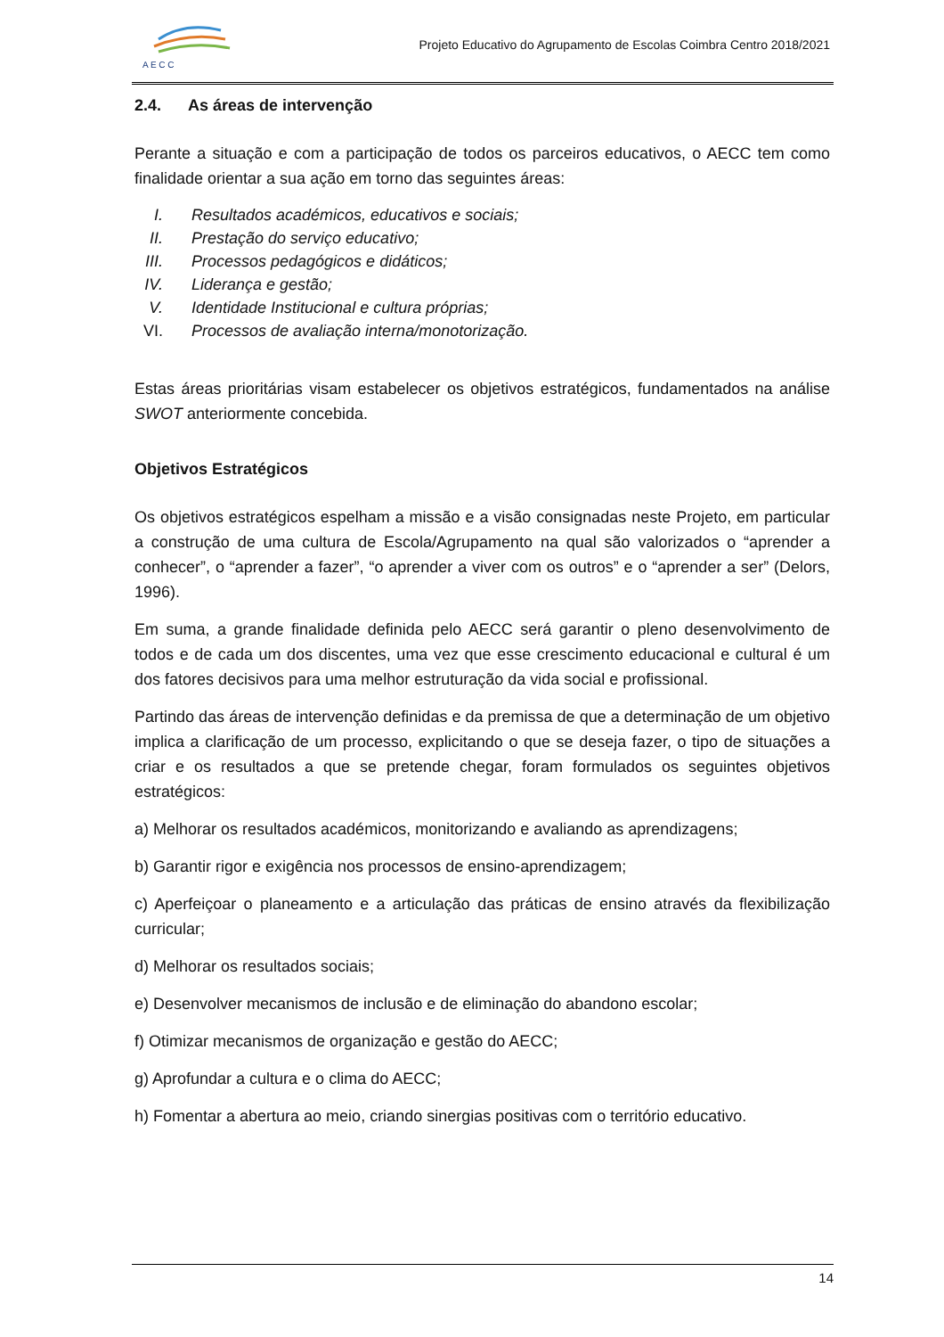A E C C
Projeto Educativo do Agrupamento de Escolas Coimbra Centro 2018/2021
2.4. As áreas de intervenção
Perante a situação e com a participação de todos os parceiros educativos, o AECC tem como finalidade orientar a sua ação em torno das seguintes áreas:
I. Resultados académicos, educativos e sociais;
II. Prestação do serviço educativo;
III. Processos pedagógicos e didáticos;
IV. Liderança e gestão;
V. Identidade Institucional e cultura próprias;
VI. Processos de avaliação interna/monotorização.
Estas áreas prioritárias visam estabelecer os objetivos estratégicos, fundamentados na análise SWOT anteriormente concebida.
Objetivos Estratégicos
Os objetivos estratégicos espelham a missão e a visão consignadas neste Projeto, em particular a construção de uma cultura de Escola/Agrupamento na qual são valorizados o “aprender a conhecer”, o “aprender a fazer”, “o aprender a viver com os outros” e o “aprender a ser” (Delors, 1996).
Em suma, a grande finalidade definida pelo AECC será garantir o pleno desenvolvimento de todos e de cada um dos discentes, uma vez que esse crescimento educacional e cultural é um dos fatores decisivos para uma melhor estruturação da vida social e profissional.
Partindo das áreas de intervenção definidas e da premissa de que a determinação de um objetivo implica a clarificação de um processo, explicitando o que se deseja fazer, o tipo de situações a criar e os resultados a que se pretende chegar, foram formulados os seguintes objetivos estratégicos:
a) Melhorar os resultados académicos, monitorizando e avaliando as aprendizagens;
b) Garantir rigor e exigência nos processos de ensino-aprendizagem;
c) Aperfeiçoar o planeamento e a articulação das práticas de ensino através da flexibilização curricular;
d) Melhorar os resultados sociais;
e) Desenvolver mecanismos de inclusão e de eliminação do abandono escolar;
f) Otimizar mecanismos de organização e gestão do AECC;
g) Aprofundar a cultura e o clima do AECC;
h) Fomentar a abertura ao meio, criando sinergias positivas com o território educativo.
14